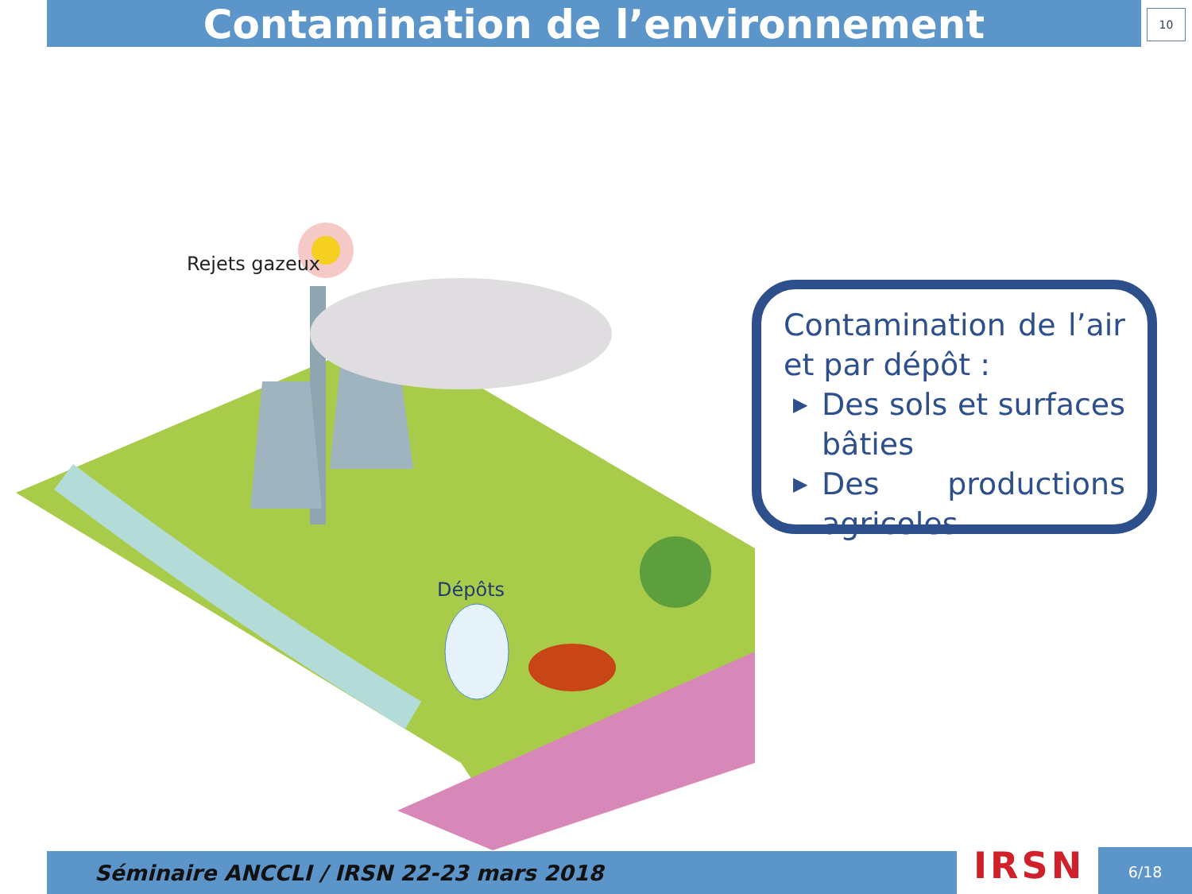Contamination de l’environnement 10
Rejets gazeux
Dépôts
Contamination de l’air et par dépôt :
▶ Des sols et surfaces bâties
▶ Des productions agricoles
Séminaire ANCCLI / IRSN 22-23 mars 2018 IRSN 6/18